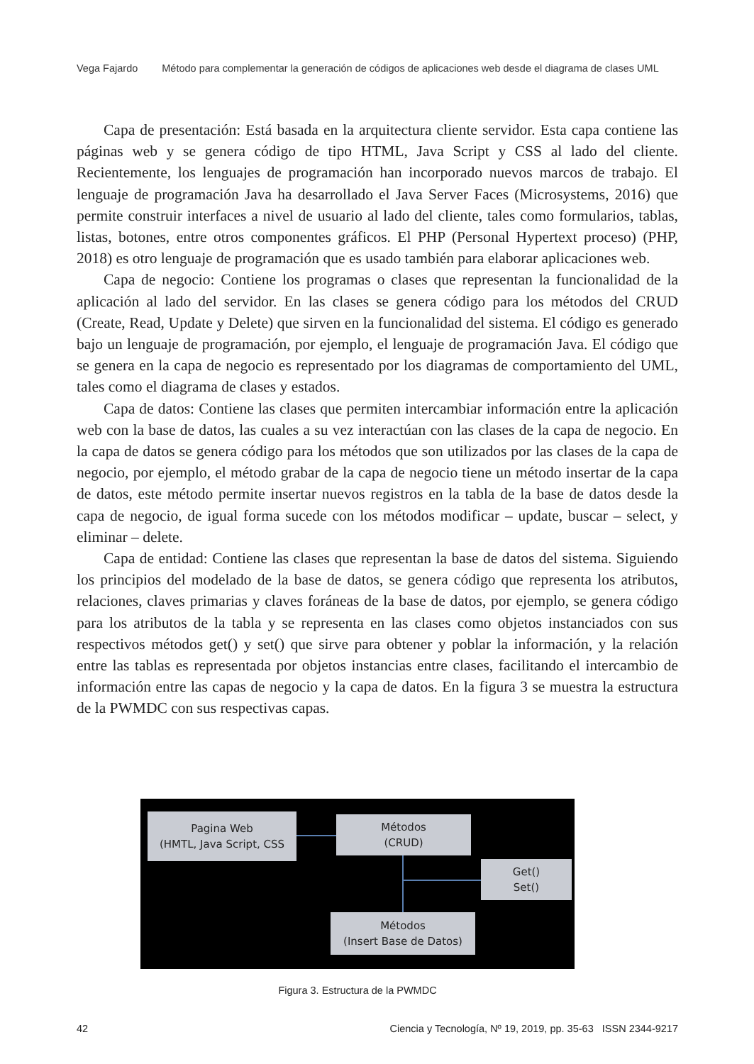Vega Fajardo Método para complementar la generación de códigos de aplicaciones web desde el diagrama de clases UML
Capa de presentación: Está basada en la arquitectura cliente servidor. Esta capa contiene las páginas web y se genera código de tipo HTML, Java Script y CSS al lado del cliente. Recientemente, los lenguajes de programación han incorporado nuevos marcos de trabajo. El lenguaje de programación Java ha desarrollado el Java Server Faces (Microsystems, 2016) que permite construir interfaces a nivel de usuario al lado del cliente, tales como formularios, tablas, listas, botones, entre otros componentes gráficos. El PHP (Personal Hypertext proceso) (PHP, 2018) es otro lenguaje de programación que es usado también para elaborar aplicaciones web.
Capa de negocio: Contiene los programas o clases que representan la funcionalidad de la aplicación al lado del servidor. En las clases se genera código para los métodos del CRUD (Create, Read, Update y Delete) que sirven en la funcionalidad del sistema. El código es generado bajo un lenguaje de programación, por ejemplo, el lenguaje de programación Java. El código que se genera en la capa de negocio es representado por los diagramas de comportamiento del UML, tales como el diagrama de clases y estados.
Capa de datos: Contiene las clases que permiten intercambiar información entre la aplicación web con la base de datos, las cuales a su vez interactúan con las clases de la capa de negocio. En la capa de datos se genera código para los métodos que son utilizados por las clases de la capa de negocio, por ejemplo, el método grabar de la capa de negocio tiene un método insertar de la capa de datos, este método permite insertar nuevos registros en la tabla de la base de datos desde la capa de negocio, de igual forma sucede con los métodos modificar – update, buscar – select, y eliminar – delete.
Capa de entidad: Contiene las clases que representan la base de datos del sistema. Siguiendo los principios del modelado de la base de datos, se genera código que representa los atributos, relaciones, claves primarias y claves foráneas de la base de datos, por ejemplo, se genera código para los atributos de la tabla y se representa en las clases como objetos instanciados con sus respectivos métodos get() y set() que sirve para obtener y poblar la información, y la relación entre las tablas es representada por objetos instancias entre clases, facilitando el intercambio de información entre las capas de negocio y la capa de datos. En la figura 3 se muestra la estructura de la PWMDC con sus respectivas capas.
Pagina Web
(HMTL, Java Script, CSS
Métodos
(CRUD)
Get()
Set()
Métodos
(Insert Base de Datos)
Figura 3. Estructura de la PWMDC
42 Ciencia y Tecnología, Nº 19, 2019, pp. 35-63 ISSN 2344-9217